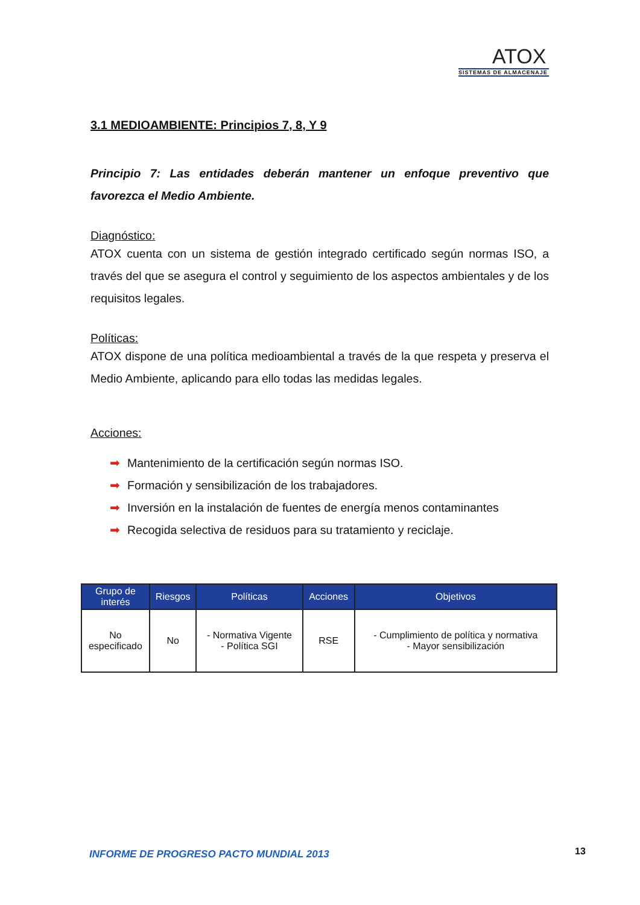ATOX
SISTEMAS DE ALMACENAJE
3.1 MEDIOAMBIENTE: Principios 7, 8, Y 9
Principio 7: Las entidades deberán mantener un enfoque preventivo que favorezca el Medio Ambiente.
Diagnóstico:
ATOX cuenta con un sistema de gestión integrado certificado según normas ISO, a través del que se asegura el control y seguimiento de los aspectos ambientales y de los requisitos legales.
Políticas:
ATOX dispone de una política medioambiental a través de la que respeta y preserva el Medio Ambiente, aplicando para ello todas las medidas legales.
Acciones:
➡ Mantenimiento de la certificación según normas ISO.
➡ Formación y sensibilización de los trabajadores.
➡ Inversión en la instalación de fuentes de energía menos contaminantes
➡ Recogida selectiva de residuos para su tratamiento y reciclaje.
| Grupo de interés | Riesgos | Políticas | Acciones | Objetivos |
| --- | --- | --- | --- | --- |
| No especificado | No | - Normativa Vigente - Política SGI | RSE | - Cumplimiento de política y normativa - Mayor sensibilización |
INFORME DE PROGRESO PACTO MUNDIAL 2013
13